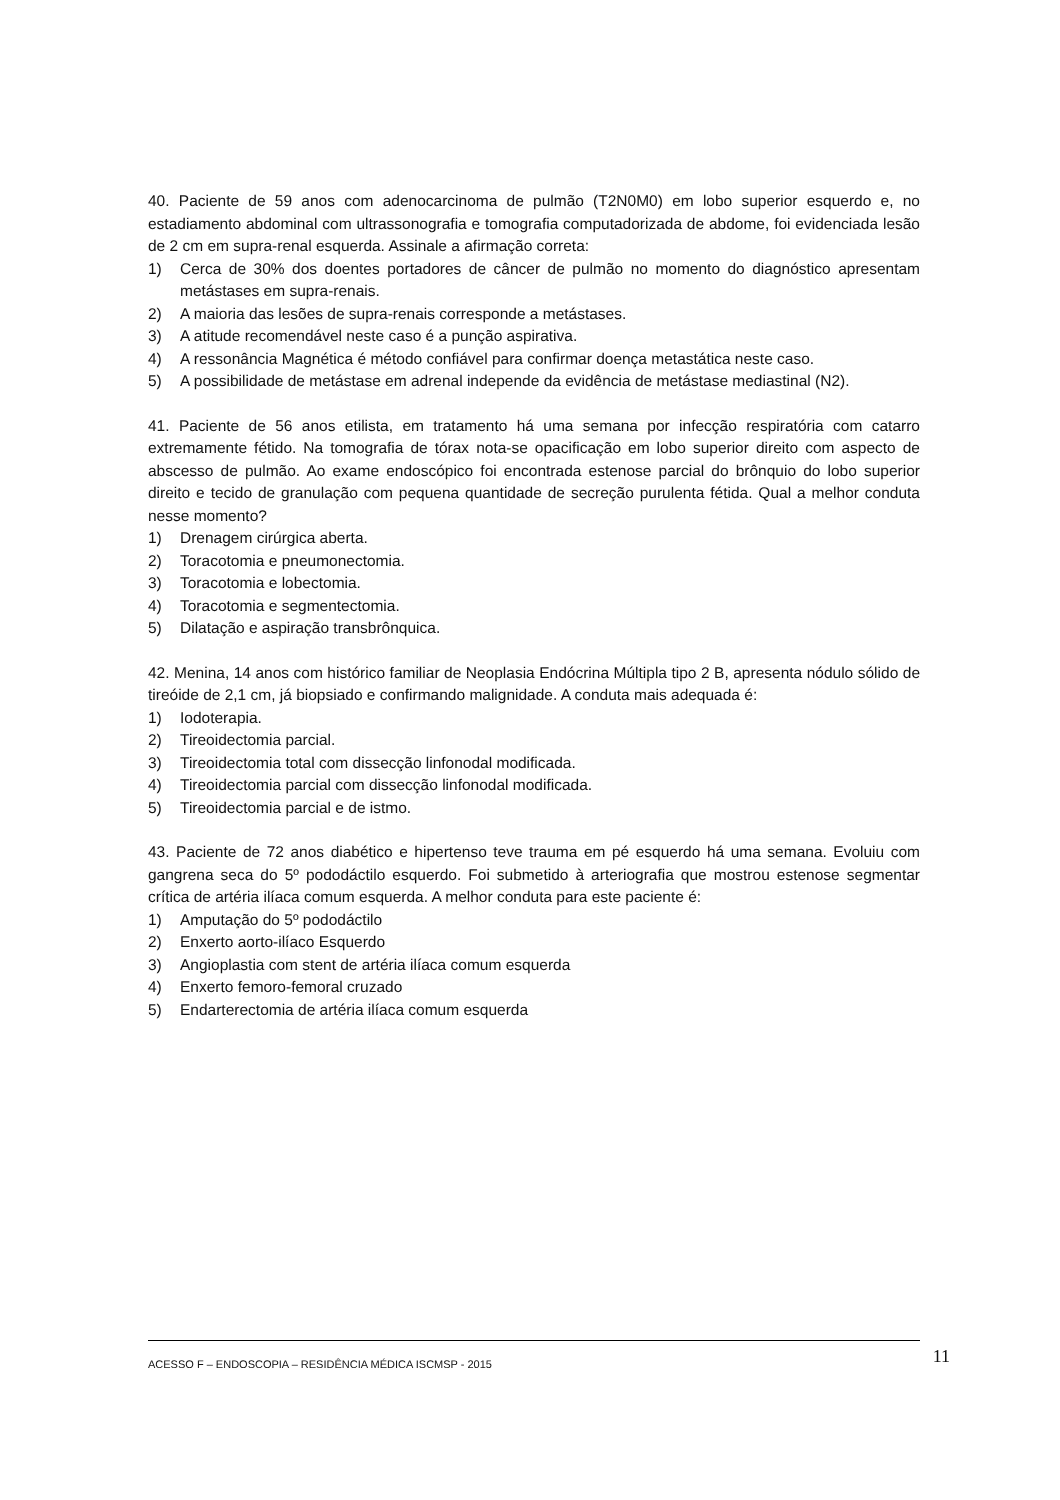40. Paciente de 59 anos com adenocarcinoma de pulmão (T2N0M0) em lobo superior esquerdo e, no estadiamento abdominal com ultrassonografia e tomografia computadorizada de abdome, foi evidenciada lesão de 2 cm em supra-renal esquerda. Assinale a afirmação correta:
1) Cerca de 30% dos doentes portadores de câncer de pulmão no momento do diagnóstico apresentam metástases em supra-renais.
2) A maioria das lesões de supra-renais corresponde a metástases.
3) A atitude recomendável neste caso é a punção aspirativa.
4) A ressonância Magnética é método confiável para confirmar doença metastática neste caso.
5) A possibilidade de metástase em adrenal independe da evidência de metástase mediastinal (N2).
41. Paciente de 56 anos etilista, em tratamento há uma semana por infecção respiratória com catarro extremamente fétido. Na tomografia de tórax nota-se opacificação em lobo superior direito com aspecto de abscesso de pulmão. Ao exame endoscópico foi encontrada estenose parcial do brônquio do lobo superior direito e tecido de granulação com pequena quantidade de secreção purulenta fétida. Qual a melhor conduta nesse momento?
1) Drenagem cirúrgica aberta.
2) Toracotomia e pneumonectomia.
3) Toracotomia e lobectomia.
4) Toracotomia e segmentectomia.
5) Dilatação e aspiração transbrônquica.
42. Menina, 14 anos com histórico familiar de Neoplasia Endócrina Múltipla tipo 2 B, apresenta nódulo sólido de tireóide de 2,1 cm, já biopsiado e confirmando malignidade. A conduta mais adequada é:
1) Iodoterapia.
2) Tireoidectomia parcial.
3) Tireoidectomia total com dissecção linfonodal modificada.
4) Tireoidectomia parcial com dissecção linfonodal modificada.
5) Tireoidectomia parcial e de istmo.
43. Paciente de 72 anos diabético e hipertenso teve trauma em pé esquerdo há uma semana. Evoluiu com gangrena seca do 5º pododáctilo esquerdo. Foi submetido à arteriografia que mostrou estenose segmentar crítica de artéria ilíaca comum esquerda. A melhor conduta para este paciente é:
1) Amputação do 5º pododáctilo
2) Enxerto aorto-ilíaco Esquerdo
3) Angioplastia com stent de artéria ilíaca comum esquerda
4) Enxerto femoro-femoral cruzado
5) Endarterectomia de artéria ilíaca comum esquerda
ACESSO F – ENDOSCOPIA – RESIDÊNCIA MÉDICA ISCMSP - 2015 11